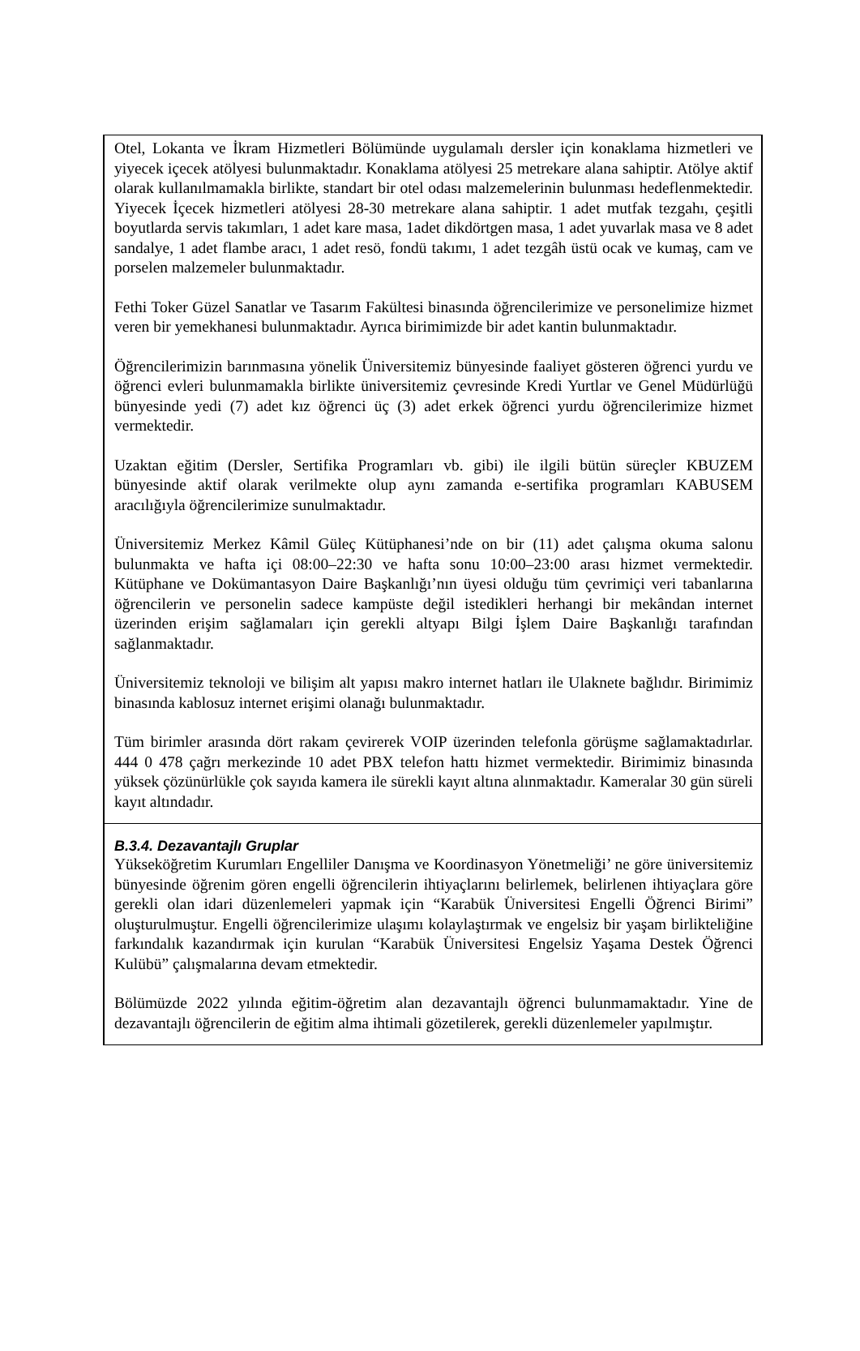Otel, Lokanta ve İkram Hizmetleri Bölümünde uygulamalı dersler için konaklama hizmetleri ve yiyecek içecek atölyesi bulunmaktadır. Konaklama atölyesi 25 metrekare alana sahiptir. Atölye aktif olarak kullanılmamakla birlikte, standart bir otel odası malzemelerinin bulunması hedeflenmektedir. Yiyecek İçecek hizmetleri atölyesi 28-30 metrekare alana sahiptir. 1 adet mutfak tezgahı, çeşitli boyutlarda servis takımları, 1 adet kare masa, 1adet dikdörtgen masa, 1 adet yuvarlak masa ve 8 adet sandalye, 1 adet flambe aracı, 1 adet resö, fondü takımı, 1 adet tezgâh üstü ocak ve kumaş, cam ve porselen malzemeler bulunmaktadır.
Fethi Toker Güzel Sanatlar ve Tasarım Fakültesi binasında öğrencilerimize ve personelimize hizmet veren bir yemekhanesi bulunmaktadır. Ayrıca birimimizde bir adet kantin bulunmaktadır.
Öğrencilerimizin barınmasına yönelik Üniversitemiz bünyesinde faaliyet gösteren öğrenci yurdu ve öğrenci evleri bulunmamakla birlikte üniversitemiz çevresinde Kredi Yurtlar ve Genel Müdürlüğü bünyesinde yedi (7) adet kız öğrenci üç (3) adet erkek öğrenci yurdu öğrencilerimize hizmet vermektedir.
Uzaktan eğitim (Dersler, Sertifika Programları vb. gibi) ile ilgili bütün süreçler KBUZEM bünyesinde aktif olarak verilmekte olup aynı zamanda e-sertifika programları KABUSEM aracılığıyla öğrencilerimize sunulmaktadır.
Üniversitemiz Merkez Kâmil Güleç Kütüphanesi’nde on bir (11) adet çalışma okuma salonu bulunmakta ve hafta içi 08:00–22:30 ve hafta sonu 10:00–23:00 arası hizmet vermektedir. Kütüphane ve Dokümantasyon Daire Başkanlığı’nın üyesi olduğu tüm çevrimiçi veri tabanlarına öğrencilerin ve personelin sadece kampüste değil istedikleri herhangi bir mekândan internet üzerinden erişim sağlamaları için gerekli altyapı Bilgi İşlem Daire Başkanlığı tarafından sağlanmaktadır.
Üniversitemiz teknoloji ve bilişim alt yapısı makro internet hatları ile Ulaknete bağlıdır. Birimimiz binasında kablosuz internet erişimi olanağı bulunmaktadır.
Tüm birimler arasında dört rakam çevirerek VOIP üzerinden telefonla görüşme sağlamaktadırlar. 444 0 478 çağrı merkezinde 10 adet PBX telefon hattı hizmet vermektedir. Birimimiz binasında yüksek çözünürlükle çok sayıda kamera ile sürekli kayıt altına alınmaktadır. Kameralar 30 gün süreli kayıt altındadır.
B.3.4. Dezavantajlı Gruplar
Yükseköğretim Kurumları Engelliler Danışma ve Koordinasyon Yönetmeliği’ ne göre üniversitemiz bünyesinde öğrenim gören engelli öğrencilerin ihtiyaçlarını belirlemek, belirlenen ihtiyaçlara göre gerekli olan idari düzenlemeleri yapmak için “Karabük Üniversitesi Engelli Öğrenci Birimi” oluşturulmuştur. Engelli öğrencilerimize ulaşımı kolaylaştırmak ve engelsiz bir yaşam birlikteliğine farkındalık kazandırmak için kurulan “Karabük Üniversitesi Engelsiz Yaşama Destek Öğrenci Kulübü” çalışmalarına devam etmektedir.
Bölümüzde 2022 yılında eğitim-öğretim alan dezavantajlı öğrenci bulunmamaktadır. Yine de dezavantajlı öğrencilerin de eğitim alma ihtimali gözetilerek, gerekli düzenlemeler yapılmıştır.